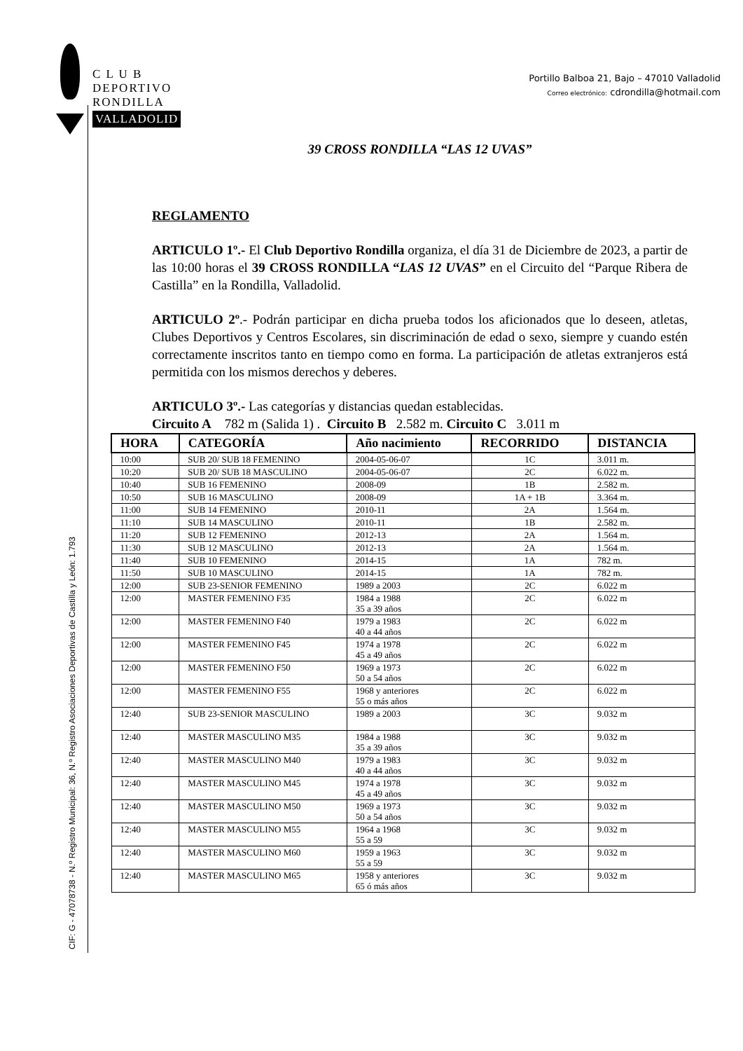C L U B
DEPORTIVO
RONDILLA
VALLADOLID
Portillo Balboa 21, Bajo – 47010 Valladolid
Correo electrónico: cdrondilla@hotmail.com
CIF: G - 47078738 - N.º Registro Municipal: 36, N.º Registro Asociaciones Deportivas de Castilla y León: 1.793
39 CROSS RONDILLA “LAS 12 UVAS”
REGLAMENTO
ARTICULO 1º.- El Club Deportivo Rondilla organiza, el día 31 de Diciembre de 2023, a partir de las 10:00 horas el 39 CROSS RONDILLA “LAS 12 UVAS” en el Circuito del “Parque Ribera de Castilla” en la Rondilla, Valladolid.
ARTICULO 2º.- Podrán participar en dicha prueba todos los aficionados que lo deseen, atletas, Clubes Deportivos y Centros Escolares, sin discriminación de edad o sexo, siempre y cuando estén correctamente inscritos tanto en tiempo como en forma. La participación de atletas extranjeros está permitida con los mismos derechos y deberes.
ARTICULO 3º.- Las categorías y distancias quedan establecidas.
Circuito A 782 m (Salida 1) . Circuito B 2.582 m. Circuito C 3.011 m
| HORA | CATEGORÍA | Año nacimiento | RECORRIDO | DISTANCIA |
| --- | --- | --- | --- | --- |
| 10:00 | SUB 20/ SUB 18 FEMENINO | 2004-05-06-07 | 1C | 3.011 m. |
| 10:20 | SUB 20/ SUB 18 MASCULINO | 2004-05-06-07 | 2C | 6.022 m. |
| 10:40 | SUB 16 FEMENINO | 2008-09 | 1B | 2.582 m. |
| 10:50 | SUB 16 MASCULINO | 2008-09 | 1A + 1B | 3.364 m. |
| 11:00 | SUB 14 FEMENINO | 2010-11 | 2A | 1.564 m. |
| 11:10 | SUB 14 MASCULINO | 2010-11 | 1B | 2.582 m. |
| 11:20 | SUB 12 FEMENINO | 2012-13 | 2A | 1.564 m. |
| 11:30 | SUB 12 MASCULINO | 2012-13 | 2A | 1.564 m. |
| 11:40 | SUB 10 FEMENINO | 2014-15 | 1A | 782 m. |
| 11:50 | SUB 10 MASCULINO | 2014-15 | 1A | 782 m. |
| 12:00 | SUB 23-SENIOR FEMENINO | 1989 a 2003 | 2C | 6.022 m |
| 12:00 | MASTER FEMENINO F35 | 1984 a 1988 35 a 39 años | 2C | 6.022 m |
| 12:00 | MASTER FEMENINO F40 | 1979 a 1983 40 a 44 años | 2C | 6.022 m |
| 12:00 | MASTER FEMENINO F45 | 1974 a 1978 45 a 49 años | 2C | 6.022 m |
| 12:00 | MASTER FEMENINO F50 | 1969 a 1973 50 a 54 años | 2C | 6.022 m |
| 12:00 | MASTER FEMENINO F55 | 1968 y anteriores 55 o más años | 2C | 6.022 m |
| 12:40 | SUB 23-SENIOR MASCULINO | 1989 a 2003 | 3C | 9.032 m |
| 12:40 | MASTER MASCULINO M35 | 1984 a 1988 35 a 39 años | 3C | 9.032 m |
| 12:40 | MASTER MASCULINO M40 | 1979 a 1983 40 a 44 años | 3C | 9.032 m |
| 12:40 | MASTER MASCULINO M45 | 1974 a 1978 45 a 49 años | 3C | 9.032 m |
| 12:40 | MASTER MASCULINO M50 | 1969 a 1973 50 a 54 años | 3C | 9.032 m |
| 12:40 | MASTER MASCULINO M55 | 1964 a 1968 55 a 59 | 3C | 9.032 m |
| 12:40 | MASTER MASCULINO M60 | 1959 a 1963 55 a 59 | 3C | 9.032 m |
| 12:40 | MASTER MASCULINO M65 | 1958 y anteriores 65 ó más años | 3C | 9.032 m |